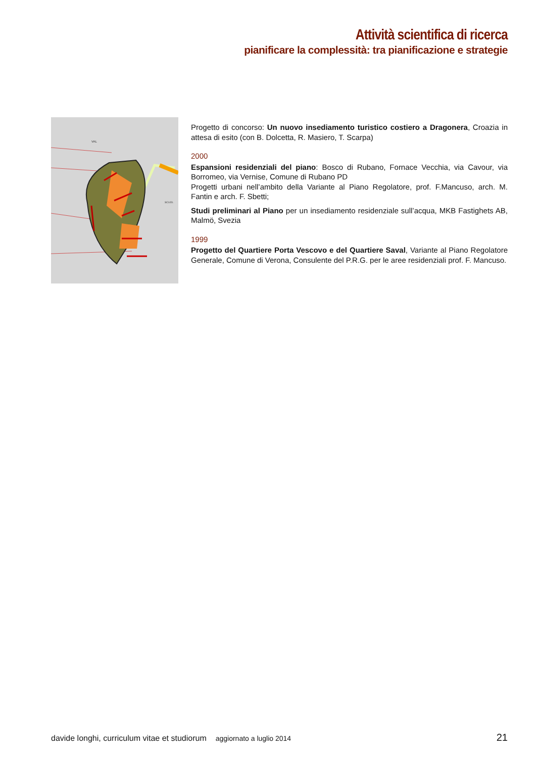Attività scientifica di ricerca
pianificare la complessità: tra pianificazione e strategie
VAL
SCUOL
Progetto di concorso: Un nuovo insediamento turistico costiero a Dragonera, Croazia in attesa di esito (con B. Dolcetta, R. Masiero, T. Scarpa)
2000
Espansioni residenziali del piano: Bosco di Rubano, Fornace Vecchia, via Cavour, via Borromeo, via Vernise, Comune di Rubano PD
Progetti urbani nell’ambito della Variante al Piano Regolatore, prof. F.Mancuso, arch. M. Fantin e arch. F. Sbetti;
Studi preliminari al Piano per un insediamento residenziale sull’acqua, MKB Fastighets AB, Malmö, Svezia
1999
Progetto del Quartiere Porta Vescovo e del Quartiere Saval, Variante al Piano Regolatore Generale, Comune di Verona, Consulente del P.R.G. per le aree residenziali prof. F. Mancuso.
davide longhi, curriculum vitae et studiorum aggiornato a luglio 2014 21